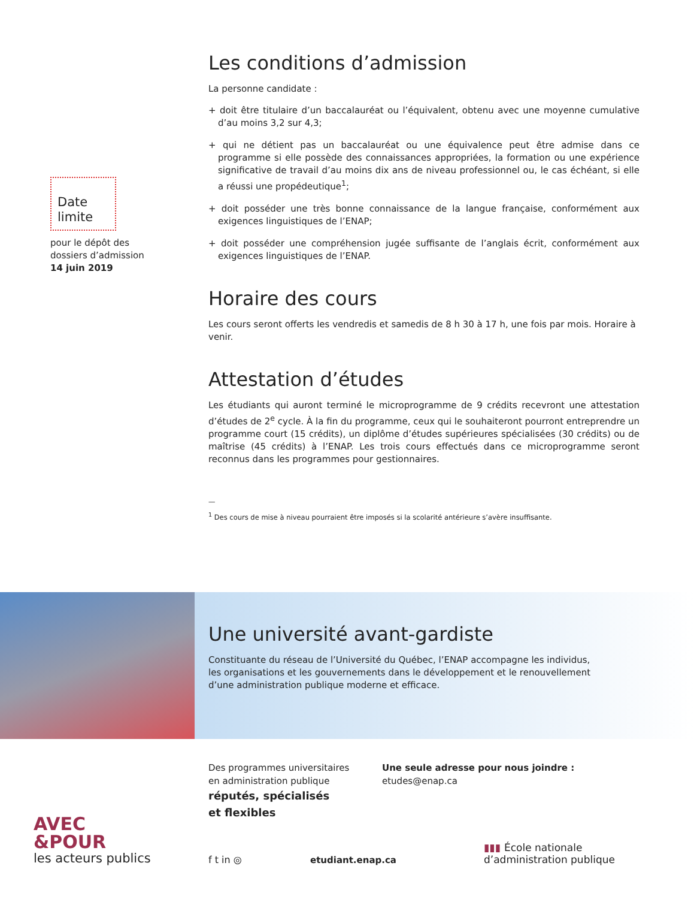Date
limite
pour le dépôt des
dossiers d’admission
14 juin 2019
Les conditions d’admission
La personne candidate :
+ doit être titulaire d’un baccalauréat ou l’équivalent, obtenu avec une moyenne cumulative d’au moins 3,2 sur 4,3;
+ qui ne détient pas un baccalauréat ou une équivalence peut être admise dans ce programme si elle possède des connaissances appropriées, la formation ou une expérience significative de travail d’au moins dix ans de niveau professionnel ou, le cas échéant, si elle a réussi une propédeutique<sup>1</sup>;
+ doit posséder une très bonne connaissance de la langue française, conformément aux exigences linguistiques de l’ENAP;
+ doit posséder une compréhension jugée suffisante de l’anglais écrit, conformément aux exigences linguistiques de l’ENAP.
Horaire des cours
Les cours seront offerts les vendredis et samedis de 8 h 30 à 17 h, une fois par mois. Horaire à venir.
Attestation d’études
Les étudiants qui auront terminé le microprogramme de 9 crédits recevront une attestation d’études de 2<sup>e</sup> cycle. À la fin du programme, ceux qui le souhaiteront pourront entreprendre un programme court (15 crédits), un diplôme d’études supérieures spécialisées (30 crédits) ou de maîtrise (45 crédits) à l’ENAP. Les trois cours effectués dans ce microprogramme seront reconnus dans les programmes pour gestionnaires.
—
<sup>1</sup> Des cours de mise à niveau pourraient être imposés si la scolarité antérieure s’avère insuffisante.
Une université avant-gardiste
Constituante du réseau de l’Université du Québec, l’ENAP accompagne les individus,
les organisations et les gouvernements dans le développement et le renouvellement
d’une administration publique moderne et efficace.
Des programmes universitaires
en administration publique
réputés, spécialisés
et flexibles
Une seule adresse pour nous joindre :
etudes@enap.ca
AVEC
&POUR
les acteurs publics
f t in ◎
etudiant.enap.ca
▮▮▮ École nationale
d’administration publique